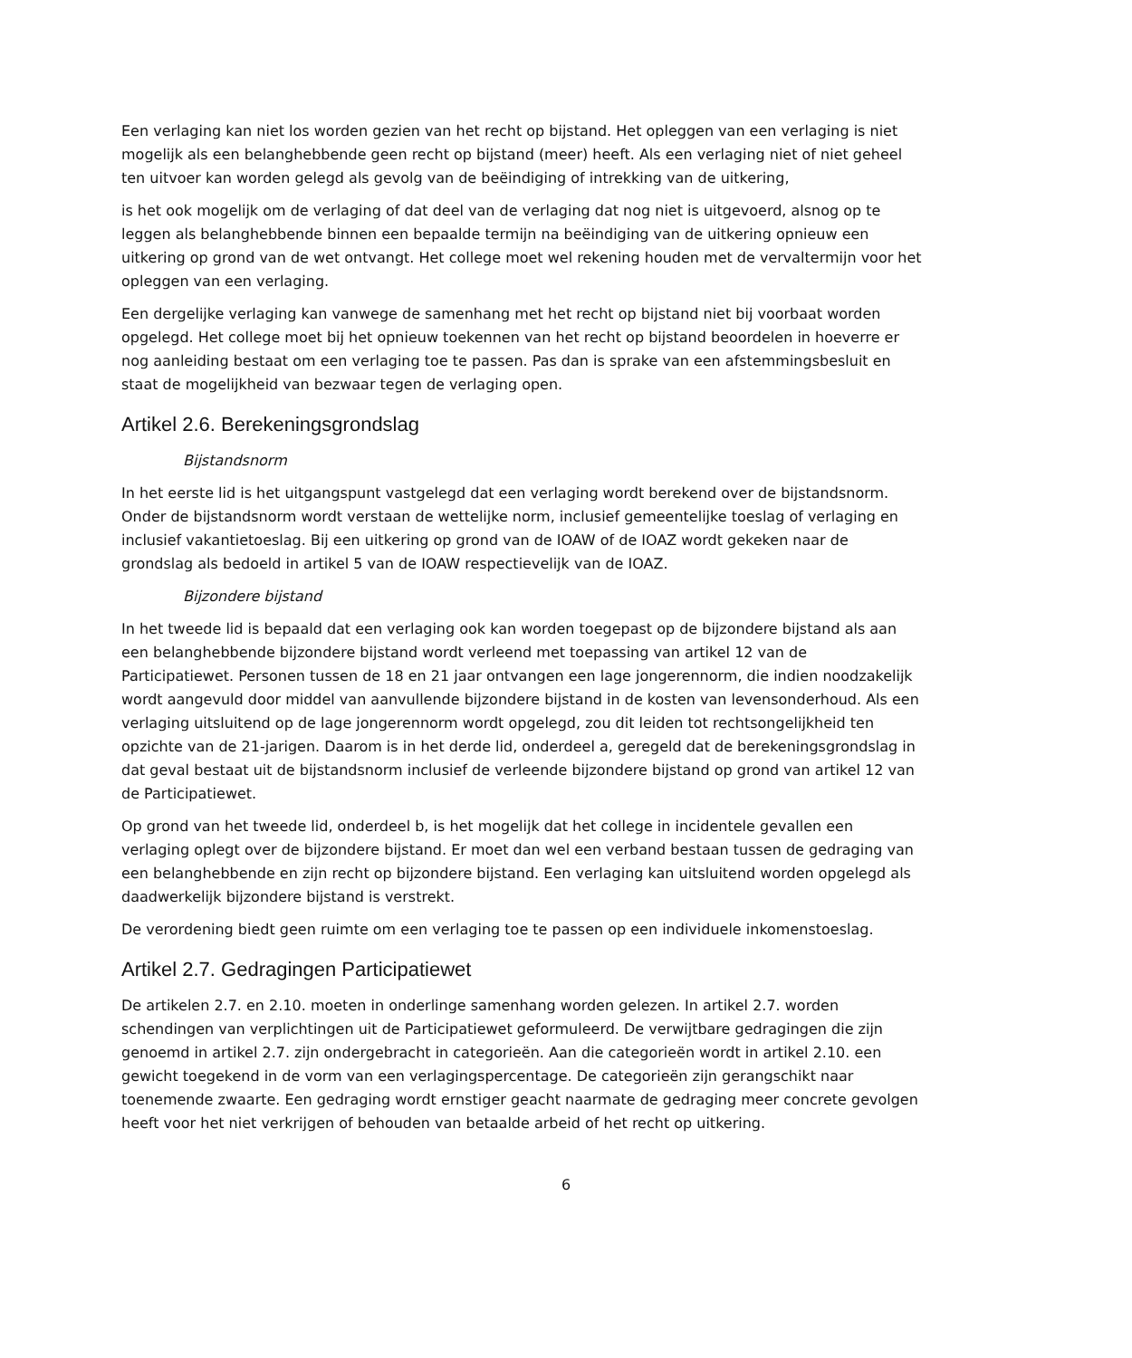Een verlaging kan niet los worden gezien van het recht op bijstand. Het opleggen van een verlaging is niet mogelijk als een belanghebbende geen recht op bijstand (meer) heeft. Als een verlaging niet of niet geheel ten uitvoer kan worden gelegd als gevolg van de beëindiging of intrekking van de uitkering,
is het ook mogelijk om de verlaging of dat deel van de verlaging dat nog niet is uitgevoerd, alsnog op te leggen als belanghebbende binnen een bepaalde termijn na beëindiging van de uitkering opnieuw een uitkering op grond van de wet ontvangt. Het college moet wel rekening houden met de vervaltermijn voor het opleggen van een verlaging.
Een dergelijke verlaging kan vanwege de samenhang met het recht op bijstand niet bij voorbaat worden opgelegd. Het college moet bij het opnieuw toekennen van het recht op bijstand beoordelen in hoeverre er nog aanleiding bestaat om een verlaging toe te passen. Pas dan is sprake van een afstemmingsbesluit en staat de mogelijkheid van bezwaar tegen de verlaging open.
Artikel 2.6. Berekeningsgrondslag
Bijstandsnorm
In het eerste lid is het uitgangspunt vastgelegd dat een verlaging wordt berekend over de bijstandsnorm. Onder de bijstandsnorm wordt verstaan de wettelijke norm, inclusief gemeentelijke toeslag of verlaging en inclusief vakantietoeslag. Bij een uitkering op grond van de IOAW of de IOAZ wordt gekeken naar de grondslag als bedoeld in artikel 5 van de IOAW respectievelijk van de IOAZ.
Bijzondere bijstand
In het tweede lid is bepaald dat een verlaging ook kan worden toegepast op de bijzondere bijstand als aan een belanghebbende bijzondere bijstand wordt verleend met toepassing van artikel 12 van de Participatiewet. Personen tussen de 18 en 21 jaar ontvangen een lage jongerennorm, die indien noodzakelijk wordt aangevuld door middel van aanvullende bijzondere bijstand in de kosten van levensonderhoud. Als een verlaging uitsluitend op de lage jongerennorm wordt opgelegd, zou dit leiden tot rechtsongelijkheid ten opzichte van de 21-jarigen. Daarom is in het derde lid, onderdeel a, geregeld dat de berekeningsgrondslag in dat geval bestaat uit de bijstandsnorm inclusief de verleende bijzondere bijstand op grond van artikel 12 van de Participatiewet.
Op grond van het tweede lid, onderdeel b, is het mogelijk dat het college in incidentele gevallen een verlaging oplegt over de bijzondere bijstand. Er moet dan wel een verband bestaan tussen de gedraging van een belanghebbende en zijn recht op bijzondere bijstand. Een verlaging kan uitsluitend worden opgelegd als daadwerkelijk bijzondere bijstand is verstrekt.
De verordening biedt geen ruimte om een verlaging toe te passen op een individuele inkomenstoeslag.
Artikel 2.7. Gedragingen Participatiewet
De artikelen 2.7. en 2.10. moeten in onderlinge samenhang worden gelezen. In artikel 2.7. worden schendingen van verplichtingen uit de Participatiewet geformuleerd. De verwijtbare gedragingen die zijn genoemd in artikel 2.7. zijn ondergebracht in categorieën. Aan die categorieën wordt in artikel 2.10. een gewicht toegekend in de vorm van een verlagingspercentage. De categorieën zijn gerangschikt naar toenemende zwaarte. Een gedraging wordt ernstiger geacht naarmate de gedraging meer concrete gevolgen heeft voor het niet verkrijgen of behouden van betaalde arbeid of het recht op uitkering.
6